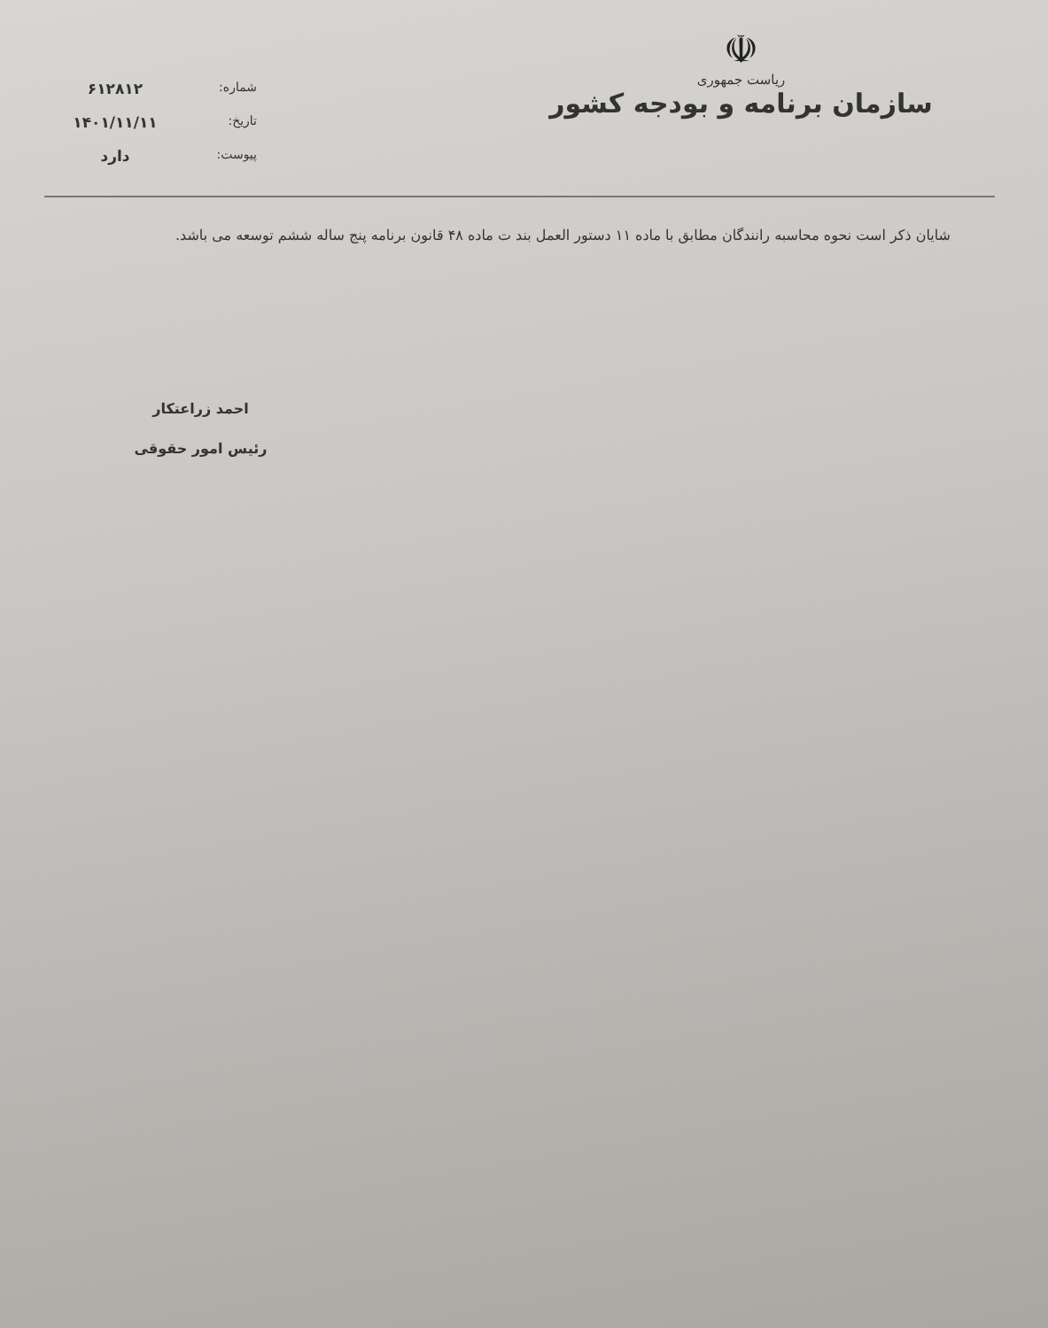☫
ریاست جمهوری
سازمان برنامه و بودجه کشور
شماره:
۶۱۲۸۱۲
تاریخ:
۱۴۰۱/۱۱/۱۱
پیوست:
دارد
شایان ذکر است نحوه محاسبه رانندگان مطابق با ماده ۱۱ دستور العمل بند ت ماده ۴۸ قانون برنامه پنج ساله ششم توسعه می باشد.
احمد زراعتکار
رئیس امور حقوقی